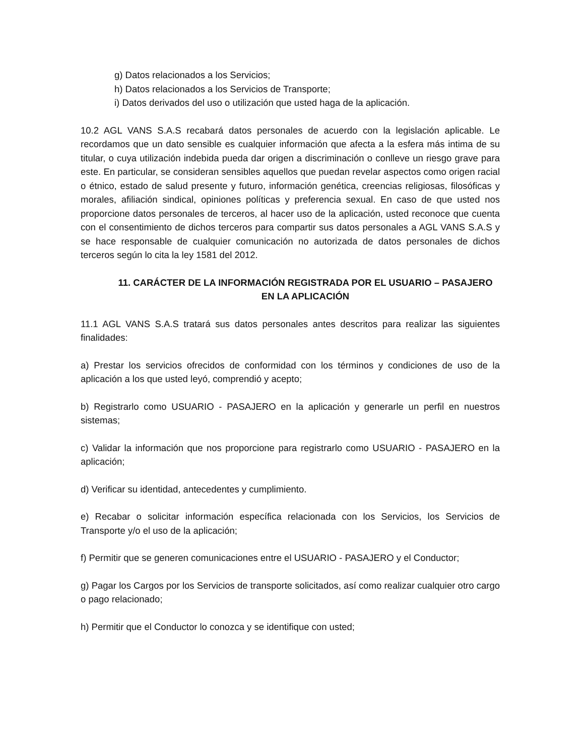g) Datos relacionados a los Servicios;
h) Datos relacionados a los Servicios de Transporte;
i) Datos derivados del uso o utilización que usted haga de la aplicación.
10.2 AGL VANS S.A.S recabará datos personales de acuerdo con la legislación aplicable. Le recordamos que un dato sensible es cualquier información que afecta a la esfera más intima de su titular, o cuya utilización indebida pueda dar origen a discriminación o conlleve un riesgo grave para este. En particular, se consideran sensibles aquellos que puedan revelar aspectos como origen racial o étnico, estado de salud presente y futuro, información genética, creencias religiosas, filosóficas y morales, afiliación sindical, opiniones políticas y preferencia sexual. En caso de que usted nos proporcione datos personales de terceros, al hacer uso de la aplicación, usted reconoce que cuenta con el consentimiento de dichos terceros para compartir sus datos personales a AGL VANS S.A.S y se hace responsable de cualquier comunicación no autorizada de datos personales de dichos terceros según lo cita la ley 1581 del 2012.
11. CARÁCTER DE LA INFORMACIÓN REGISTRADA POR EL USUARIO – PASAJERO EN LA APLICACIÓN
11.1 AGL VANS S.A.S tratará sus datos personales antes descritos para realizar las siguientes finalidades:
a) Prestar los servicios ofrecidos de conformidad con los términos y condiciones de uso de la aplicación a los que usted leyó, comprendió y acepto;
b) Registrarlo como USUARIO - PASAJERO en la aplicación y generarle un perfil en nuestros sistemas;
c) Validar la información que nos proporcione para registrarlo como USUARIO - PASAJERO en la aplicación;
d) Verificar su identidad, antecedentes y cumplimiento.
e) Recabar o solicitar información específica relacionada con los Servicios, los Servicios de Transporte y/o el uso de la aplicación;
f) Permitir que se generen comunicaciones entre el USUARIO - PASAJERO y el Conductor;
g) Pagar los Cargos por los Servicios de transporte solicitados, así como realizar cualquier otro cargo o pago relacionado;
h) Permitir que el Conductor lo conozca y se identifique con usted;